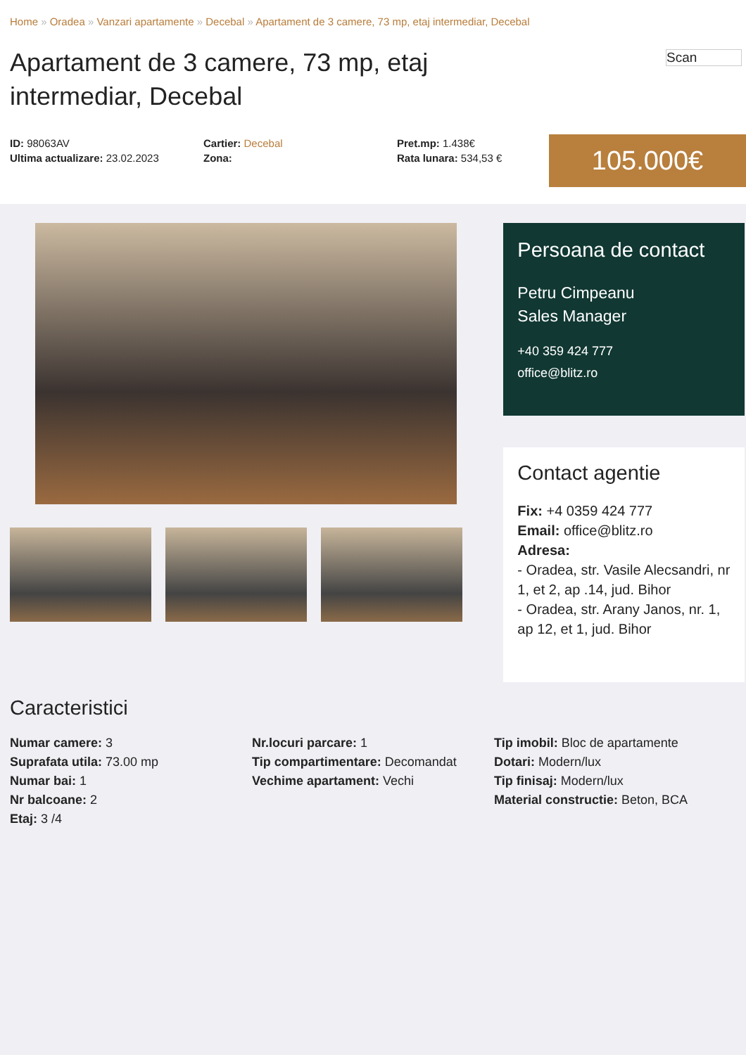Home » Oradea » Vanzari apartamente » Decebal » Apartament de 3 camere, 73 mp, etaj intermediar, Decebal
Apartament de 3 camere, 73 mp, etaj intermediar, Decebal
Scan
ID: 98063AV
Ultima actualizare: 23.02.2023
Cartier: Decebal
Zona:
Pret.mp: 1.438€
Rata lunara: 534,53 €
105.000€
Persoana de contact
Petru Cimpeanu
Sales Manager
+40 359 424 777
office@blitz.ro
Contact agentie
Fix: +4 0359 424 777
Email: office@blitz.ro
Adresa:
- Oradea, str. Vasile Alecsandri, nr 1, et 2, ap .14, jud. Bihor
- Oradea, str. Arany Janos, nr. 1, ap 12, et 1, jud. Bihor
Caracteristici
Numar camere: 3
Suprafata utila: 73.00 mp
Numar bai: 1
Nr balcoane: 2
Etaj: 3 /4
Nr.locuri parcare: 1
Tip compartimentare: Decomandat
Vechime apartament: Vechi
Tip imobil: Bloc de apartamente
Dotari: Modern/lux
Tip finisaj: Modern/lux
Material constructie: Beton, BCA